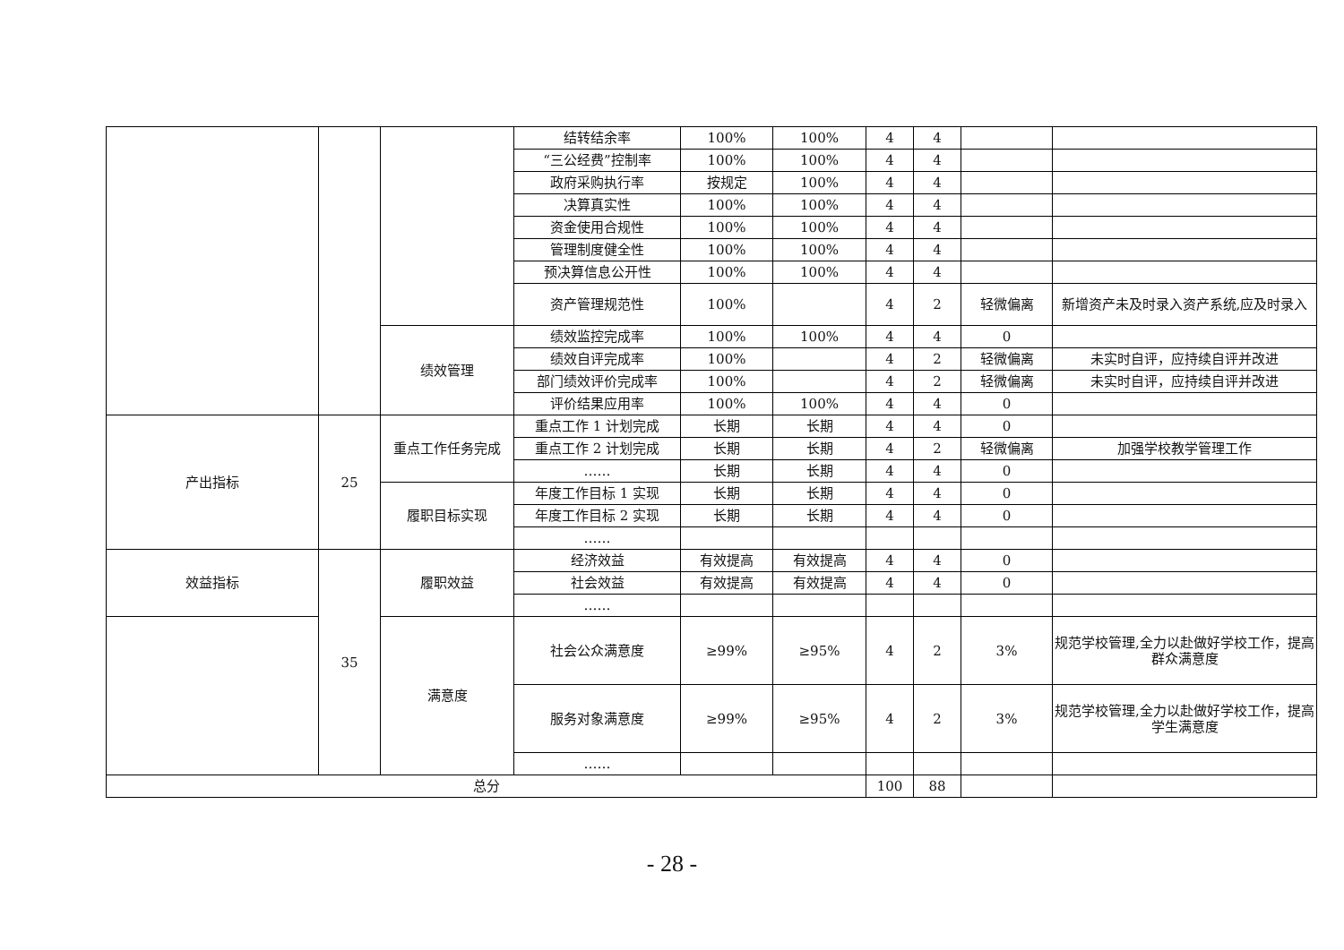| | | | 结转结余率 | 100% | 100% | 4 | 4 | | |
| | | | “三公经费”控制率 | 100% | 100% | 4 | 4 | | |
| | | | 政府采购执行率 | 按规定 | 100% | 4 | 4 | | |
| | | | 决算真实性 | 100% | 100% | 4 | 4 | | |
| | | | 资金使用合规性 | 100% | 100% | 4 | 4 | | |
| | | | 管理制度健全性 | 100% | 100% | 4 | 4 | | |
| | | | 预决算信息公开性 | 100% | 100% | 4 | 4 | | |
| | | | 资产管理规范性 | 100% | | 4 | 2 | 轻微偏离 | 新增资产未及时录入资产系统,应及时录入 |
| | | 绩效管理 | 绩效监控完成率 | 100% | 100% | 4 | 4 | 0 | |
| | | | 绩效自评完成率 | 100% | | 4 | 2 | 轻微偏离 | 未实时自评，应持续自评并改进 |
| | | | 部门绩效评价完成率 | 100% | | 4 | 2 | 轻微偏离 | 未实时自评，应持续自评并改进 |
| | | | 评价结果应用率 | 100% | 100% | 4 | 4 | 0 | |
| 产出指标 | 25 | 重点工作任务完成 | 重点工作 1 计划完成 | 长期 | 长期 | 4 | 4 | 0 | |
| | | | 重点工作 2 计划完成 | 长期 | 长期 | 4 | 2 | 轻微偏离 | 加强学校教学管理工作 |
| | | | …… | 长期 | 长期 | 4 | 4 | 0 | |
| | | 履职目标实现 | 年度工作目标 1 实现 | 长期 | 长期 | 4 | 4 | 0 | |
| | | | 年度工作目标 2 实现 | 长期 | 长期 | 4 | 4 | 0 | |
| | | | …… | | | | | | |
| 效益指标 | 35 | 履职效益 | 经济效益 | 有效提高 | 有效提高 | 4 | 4 | 0 | |
| | | | 社会效益 | 有效提高 | 有效提高 | 4 | 4 | 0 | |
| | | | …… | | | | | | |
| | | 满意度 | 社会公众满意度 | ≥99% | ≥95% | 4 | 2 | 3% | 规范学校管理,全力以赴做好学校工作，提高群众满意度 |
| | | | 服务对象满意度 | ≥99% | ≥95% | 4 | 2 | 3% | 规范学校管理,全力以赴做好学校工作，提高学生满意度 |
| | | | …… | | | | | | |
| 总分 | | | | | | 100 | 88 | | |
- 28 -